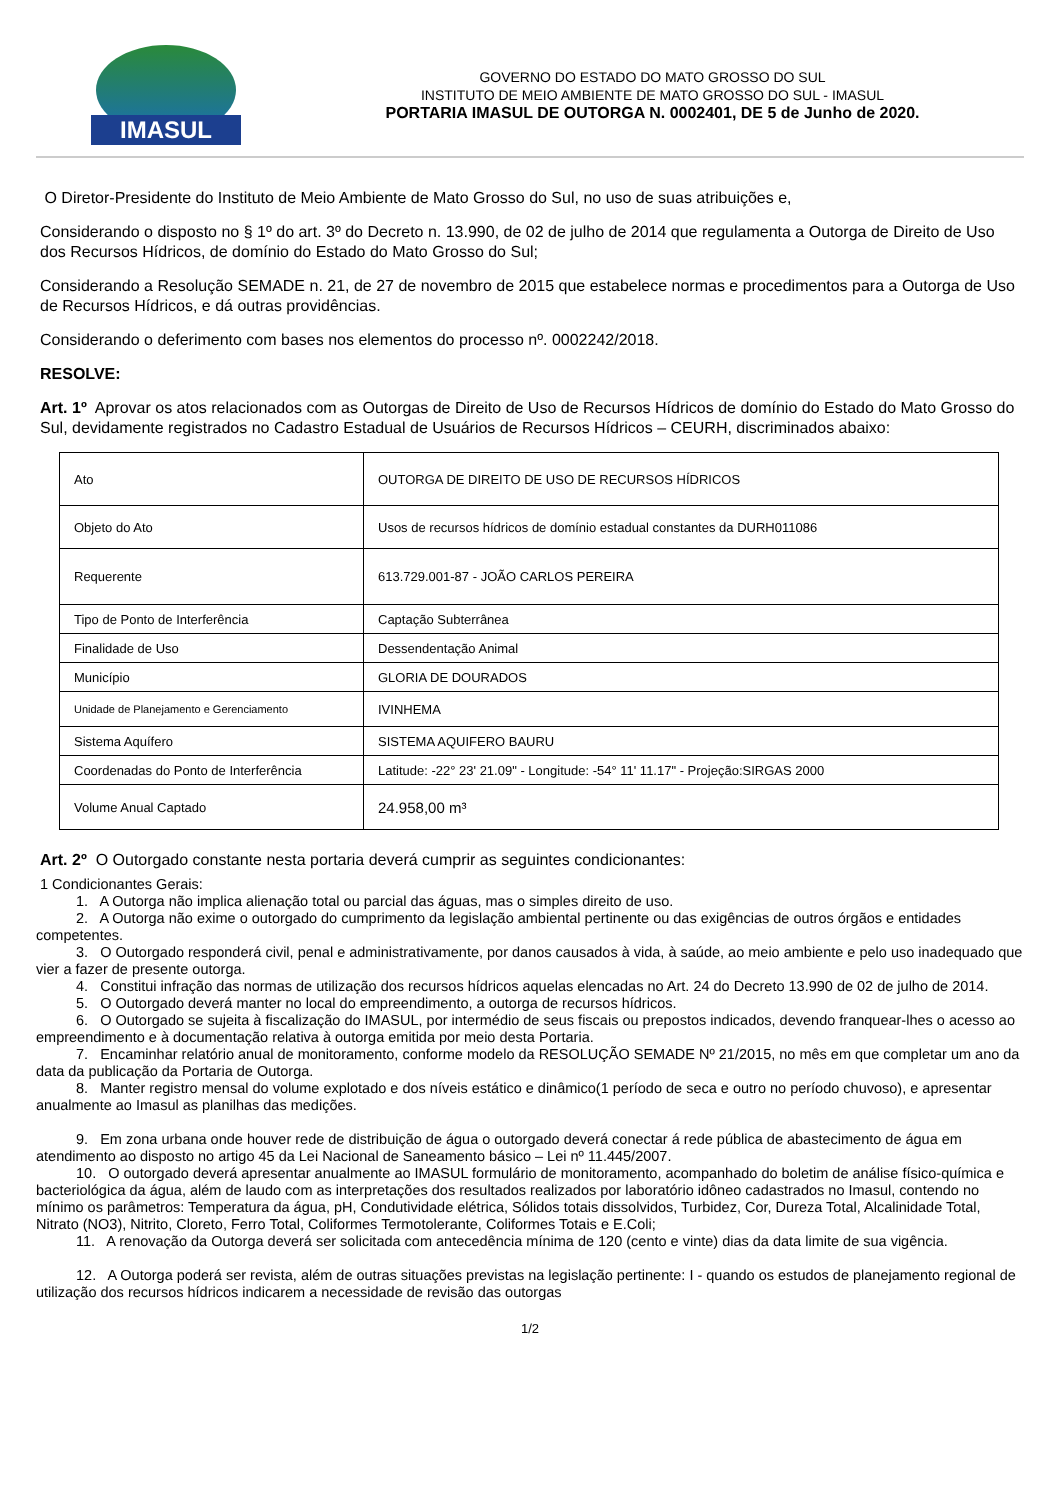IMASUL
GOVERNO DO ESTADO DO MATO GROSSO DO SUL
INSTITUTO DE MEIO AMBIENTE DE MATO GROSSO DO SUL - IMASUL
PORTARIA IMASUL DE OUTORGA N. 0002401, DE 5 de Junho de 2020.
O Diretor-Presidente do Instituto de Meio Ambiente de Mato Grosso do Sul, no uso de suas atribuições e,
Considerando o disposto no § 1º do art. 3º do Decreto n. 13.990, de 02 de julho de 2014 que regulamenta a Outorga de Direito de Uso dos Recursos Hídricos, de domínio do Estado do Mato Grosso do Sul;
Considerando a Resolução SEMADE n. 21, de 27 de novembro de 2015 que estabelece normas e procedimentos para a Outorga de Uso de Recursos Hídricos, e dá outras providências.
Considerando o deferimento com bases nos elementos do processo nº. 0002242/2018.
RESOLVE:
Art. 1º Aprovar os atos relacionados com as Outorgas de Direito de Uso de Recursos Hídricos de domínio do Estado do Mato Grosso do Sul, devidamente registrados no Cadastro Estadual de Usuários de Recursos Hídricos – CEURH, discriminados abaixo:
| Ato | OUTORGA DE DIREITO DE USO DE RECURSOS HÍDRICOS |
| Objeto do Ato | Usos de recursos hídricos de domínio estadual constantes da DURH011086 |
| Requerente | 613.729.001-87 - JOÃO CARLOS PEREIRA |
| Tipo de Ponto de Interferência | Captação Subterrânea |
| Finalidade de Uso | Dessendentação Animal |
| Município | GLORIA DE DOURADOS |
| Unidade de Planejamento e Gerenciamento | IVINHEMA |
| Sistema Aquífero | SISTEMA AQUIFERO BAURU |
| Coordenadas do Ponto de Interferência | Latitude: -22° 23' 21.09" - Longitude: -54° 11' 11.17" - Projeção:SIRGAS 2000 |
| Volume Anual Captado | 24.958,00 m³ |
Art. 2º O Outorgado constante nesta portaria deverá cumprir as seguintes condicionantes:
1 Condicionantes Gerais:
1. A Outorga não implica alienação total ou parcial das águas, mas o simples direito de uso.
2. A Outorga não exime o outorgado do cumprimento da legislação ambiental pertinente ou das exigências de outros órgãos e entidades competentes.
3. O Outorgado responderá civil, penal e administrativamente, por danos causados à vida, à saúde, ao meio ambiente e pelo uso inadequado que vier a fazer de presente outorga.
4. Constitui infração das normas de utilização dos recursos hídricos aquelas elencadas no Art. 24 do Decreto 13.990 de 02 de julho de 2014.
5. O Outorgado deverá manter no local do empreendimento, a outorga de recursos hídricos.
6. O Outorgado se sujeita à fiscalização do IMASUL, por intermédio de seus fiscais ou prepostos indicados, devendo franquear-lhes o acesso ao empreendimento e à documentação relativa à outorga emitida por meio desta Portaria.
7. Encaminhar relatório anual de monitoramento, conforme modelo da RESOLUÇÃO SEMADE Nº 21/2015, no mês em que completar um ano da data da publicação da Portaria de Outorga.
8. Manter registro mensal do volume explotado e dos níveis estático e dinâmico(1 período de seca e outro no período chuvoso), e apresentar anualmente ao Imasul as planilhas das medições.
9. Em zona urbana onde houver rede de distribuição de água o outorgado deverá conectar á rede pública de abastecimento de água em atendimento ao disposto no artigo 45 da Lei Nacional de Saneamento básico – Lei nº 11.445/2007.
10. O outorgado deverá apresentar anualmente ao IMASUL formulário de monitoramento, acompanhado do boletim de análise físico-química e bacteriológica da água, além de laudo com as interpretações dos resultados realizados por laboratório idôneo cadastrados no Imasul, contendo no mínimo os parâmetros: Temperatura da água, pH, Condutividade elétrica, Sólidos totais dissolvidos, Turbidez, Cor, Dureza Total, Alcalinidade Total, Nitrato (NO3), Nitrito, Cloreto, Ferro Total, Coliformes Termotolerante, Coliformes Totais e E.Coli;
11. A renovação da Outorga deverá ser solicitada com antecedência mínima de 120 (cento e vinte) dias da data limite de sua vigência.
12. A Outorga poderá ser revista, além de outras situações previstas na legislação pertinente: I - quando os estudos de planejamento regional de utilização dos recursos hídricos indicarem a necessidade de revisão das outorgas
1/2